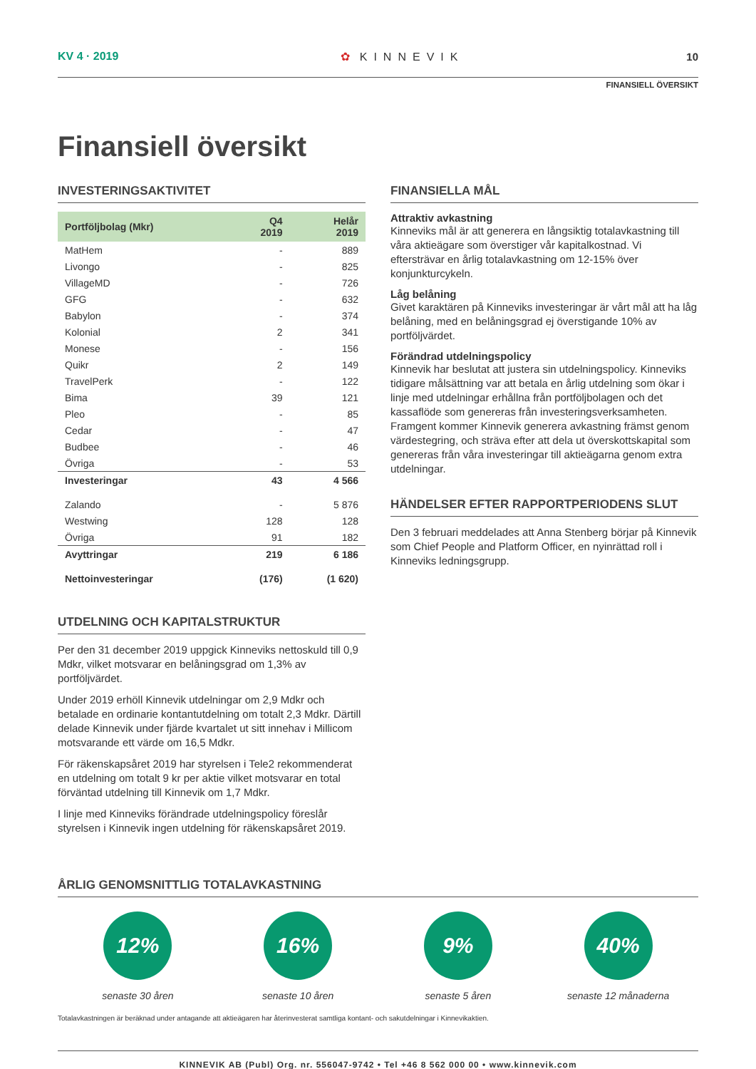KV 4 · 2019 ✿ KINNEVIK 10
FINANSIELL ÖVERSIKT
Finansiell översikt
INVESTERINGSAKTIVITET
| Portföljbolag (Mkr) | Q4 2019 | Helår 2019 |
| --- | --- | --- |
| MatHem | - | 889 |
| Livongo | - | 825 |
| VillageMD | - | 726 |
| GFG | - | 632 |
| Babylon | - | 374 |
| Kolonial | 2 | 341 |
| Monese | - | 156 |
| Quikr | 2 | 149 |
| TravelPerk | - | 122 |
| Bima | 39 | 121 |
| Pleo | - | 85 |
| Cedar | - | 47 |
| Budbee | - | 46 |
| Övriga | - | 53 |
| Investeringar | 43 | 4 566 |
| Zalando | - | 5 876 |
| Westwing | 128 | 128 |
| Övriga | 91 | 182 |
| Avyttringar | 219 | 6 186 |
| Nettoinvesteringar | (176) | (1 620) |
UTDELNING OCH KAPITALSTRUKTUR
Per den 31 december 2019 uppgick Kinneviks nettoskuld till 0,9 Mdkr, vilket motsvarar en belåningsgrad om 1,3% av portföljvärdet.
Under 2019 erhöll Kinnevik utdelningar om 2,9 Mdkr och betalade en ordinarie kontantutdelning om totalt 2,3 Mdkr. Därtill delade Kinnevik under fjärde kvartalet ut sitt innehav i Millicom motsvarande ett värde om 16,5 Mdkr.
För räkenskapsåret 2019 har styrelsen i Tele2 rekommenderat en utdelning om totalt 9 kr per aktie vilket motsvarar en total förväntad utdelning till Kinnevik om 1,7 Mdkr.
I linje med Kinneviks förändrade utdelningspolicy föreslår styrelsen i Kinnevik ingen utdelning för räkenskapsåret 2019.
FINANSIELLA MÅL
Attraktiv avkastning
Kinneviks mål är att generera en långsiktig totalavkastning till våra aktieägare som överstiger vår kapitalkostnad. Vi eftersträvar en årlig totalavkastning om 12-15% över konjunkturcykeln.
Låg belåning
Givet karaktären på Kinneviks investeringar är vårt mål att ha låg belåning, med en belåningsgrad ej överstigande 10% av portföljvärdet.
Förändrad utdelningspolicy
Kinnevik har beslutat att justera sin utdelningspolicy. Kinneviks tidigare målsättning var att betala en årlig utdelning som ökar i linje med utdelningar erhållna från portföljbolagen och det kassaflöde som genereras från investeringsverksamheten. Framgent kommer Kinnevik generera avkastning främst genom värdestegring, och sträva efter att dela ut överskottskapital som genereras från våra investeringar till aktieägarna genom extra utdelningar.
HÄNDELSER EFTER RAPPORTPERIODENS SLUT
Den 3 februari meddelades att Anna Stenberg börjar på Kinnevik som Chief People and Platform Officer, en nyinrättad roll i Kinneviks ledningsgrupp.
ÅRLIG GENOMSNITTLIG TOTALAVKASTNING
12%
senaste 30 åren
16%
senaste 10 åren
9%
senaste 5 åren
40%
senaste 12 månaderna
Totalavkastningen är beräknad under antagande att aktieägaren har återinvesterat samtliga kontant- och sakutdelningar i Kinnevikaktien.
KINNEVIK AB (Publ) Org. nr. 556047-9742 • Tel +46 8 562 000 00 • www.kinnevik.com